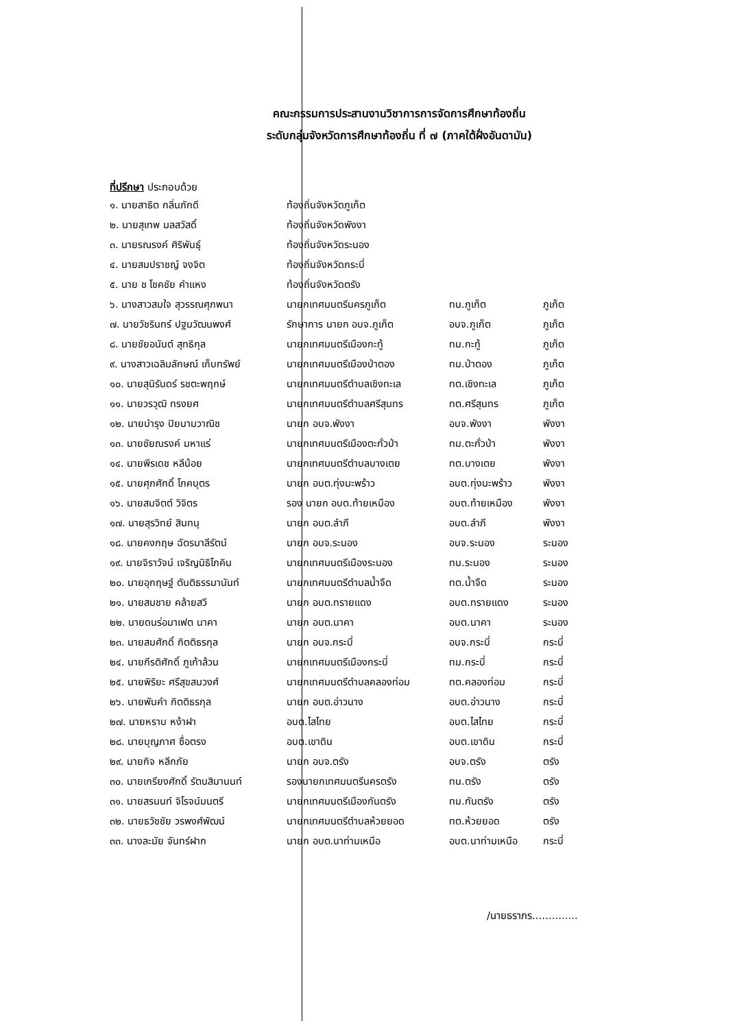คณะกรรมการประสานงานวิชาการการจัดการศึกษาท้องถิ่น
ระดับกลุ่มจังหวัดการศึกษาท้องถิ่น ที่ ๗ (ภาคใต้ฝั่งอันดามัน)
ที่ปรึกษา ประกอบด้วย
| ๑. นายสาธิต กลิ่นภักดี | ท้องถิ่นจังหวัดภูเก็ต | | |
| ๒. นายสุเทพ มลสวัสดิ์ | ท้องถิ่นจังหวัดพังงา | | |
| ๓. นายรณรงค์ ศิริพันธุ์ | ท้องถิ่นจังหวัดระนอง | | |
| ๔. นายสมปราชญ์ จงจิต | ท้องถิ่นจังหวัดกระบี่ | | |
| ๕. นาย ช โชคชัย คำแหง | ท้องถิ่นจังหวัดตรัง | | |
| ๖. นางสาวสมใจ สุวรรณศุภพนา | นายกเทศมนตรีนครภูเก็ต | ทน.ภูเก็ต | ภูเก็ต |
| ๗. นายวัชรินทร์ ปฐมวัฒนพงศ์ | รักษาการ นายก อบจ.ภูเก็ต | อบจ.ภูเก็ต | ภูเก็ต |
| ๘. นายชัยอนันต์ สุทธิกุล | นายกเทศมนตรีเมืองกะทู้ | ทม.กะทู้ | ภูเก็ต |
| ๙. นางสาวเฉลิมลักษณ์ เก็บทรัพย์ | นายกเทศมนตรีเมืองป่าตอง | ทม.ป่าตอง | ภูเก็ต |
| ๑๐. นายสุนิรันดร์ รชตะพฤกษ์ | นายกเทศมนตรีตำบลเชิงทะเล | ทต.เชิงทะเล | ภูเก็ต |
| ๑๑. นายวรวุฒิ ทรงยศ | นายกเทศมนตรีตำบลศรีสุนทร | ทต.ศรีสุนทร | ภูเก็ต |
| ๑๒. นายบำรุง ปิยนามวาณิช | นายก อบจ.พังงา | อบจ.พังงา | พังงา |
| ๑๓. นายชัยณรงค์ มหาแร่ | นายกเทศมนตรีเมืองตะกั่วป่า | ทม.ตะกั่วป่า | พังงา |
| ๑๔. นายพีรเดช หลีน้อย | นายกเทศมนตรีตำบลบางเตย | ทต.บางเตย | พังงา |
| ๑๕. นายศุภศักดิ์ โภคบุตร | นายก อบต.ทุ่งมะพร้าว | อบต.ทุ่งมะพร้าว | พังงา |
| ๑๖. นายสมจิตต์ วิจิตร | รอง นายก อบต.ท้ายเหมือง | อบต.ท้ายเหมือง | พังงา |
| ๑๗. นายสุรวิทย์ สินทนุ | นายก อบต.ลำภี | อบต.ลำภี | พังงา |
| ๑๘. นายคงกฤษ ฉัตรมาลีรัตน์ | นายก อบจ.ระนอง | อบจ.ระนอง | ระนอง |
| ๑๙. นายจิราวัจน์ เจริญนิธิโภคิน | นายกเทศมนตรีเมืองระนอง | ทม.ระนอง | ระนอง |
| ๒๐. นายอุกฤษฐ์ ตันติธรรมานันท์ | นายกเทศมนตรีตำบลน้ำจืด | ทต.น้ำจืด | ระนอง |
| ๒๑. นายสมชาย คล้ายสวี | นายก อบต.ทรายแดง | อบต.ทรายแดง | ระนอง |
| ๒๒. นายดนร่อมาเฟต นาคา | นายก อบต.นาคา | อบต.นาคา | ระนอง |
| ๒๓. นายสมศักดิ์ กิตติธรกุล | นายก อบจ.กระบี่ | อบจ.กระบี่ | กระบี่ |
| ๒๔. นายกีรติศักดิ์ ภูเก้าล้วน | นายกเทศมนตรีเมืองกระบี่ | ทม.กระบี่ | กระบี่ |
| ๒๕. นายพิริยะ ศรีสุขสมวงศ์ | นายกเทศมนตรีตำบลคลองท่อม | ทต.คลองท่อม | กระบี่ |
| ๒๖. นายพันคำ กิตติธรกุล | นายก อบต.อ่าวนาง | อบต.อ่าวนาง | กระบี่ |
| ๒๗. นายหราบ หง้าฝา | อบต.ไสไทย | อบต.ไสไทย | กระบี่ |
| ๒๘. นายบุญภาศ ซื่อตรง | อบต.เขาดิน | อบต.เขาดิน | กระบี่ |
| ๒๙. นายกิจ หลีกภัย | นายก อบจ.ตรัง | อบจ.ตรัง | ตรัง |
| ๓๐. นายเกรียงศักดิ์ รัตนสิมานนท์ | รองนายกเทศมนตรีนครตรัง | ทน.ตรัง | ตรัง |
| ๓๑. นายสรนนท์ จิโรจน์มนตรี | นายกเทศมนตรีเมืองกันตรัง | ทม.กันตรัง | ตรัง |
| ๓๒. นายธวัชชัย วรพงศ์พัฒน์ | นายกเทศมนตรีตำบลห้วยยอด | ทต.ห้วยยอด | ตรัง |
| ๓๓. นางละมัย จันทร์ฝาก | นายก อบต.นาท่ามเหนือ | อบต.นาท่ามเหนือ | กระบี่ |
/นายธราภร..............